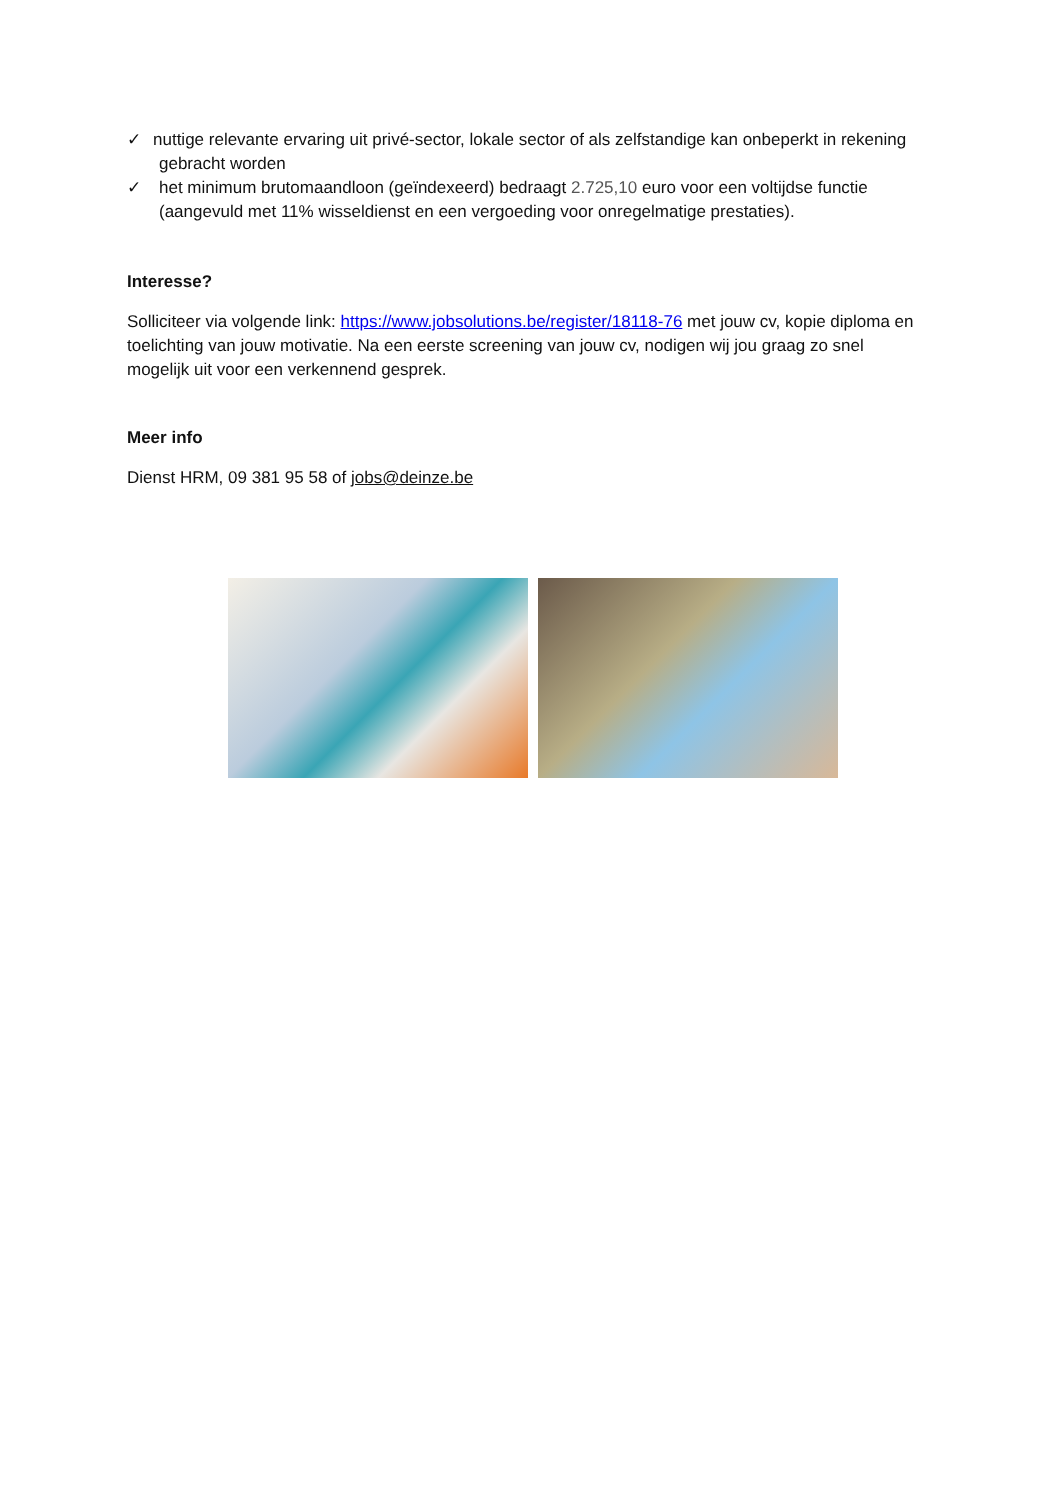✓ nuttige relevante ervaring uit privé-sector, lokale sector of als zelfstandige kan onbeperkt in rekening gebracht worden
✓ het minimum brutomaandloon (geïndexeerd) bedraagt 2.725,10 euro voor een voltijdse functie (aangevuld met 11% wisseldienst en een vergoeding voor onregelmatige prestaties).
Interesse?
Solliciteer via volgende link: https://www.jobsolutions.be/register/18118-76 met jouw cv, kopie diploma en toelichting van jouw motivatie. Na een eerste screening van jouw cv, nodigen wij jou graag zo snel mogelijk uit voor een verkennend gesprek.
Meer info
Dienst HRM, 09 381 95 58 of jobs@deinze.be